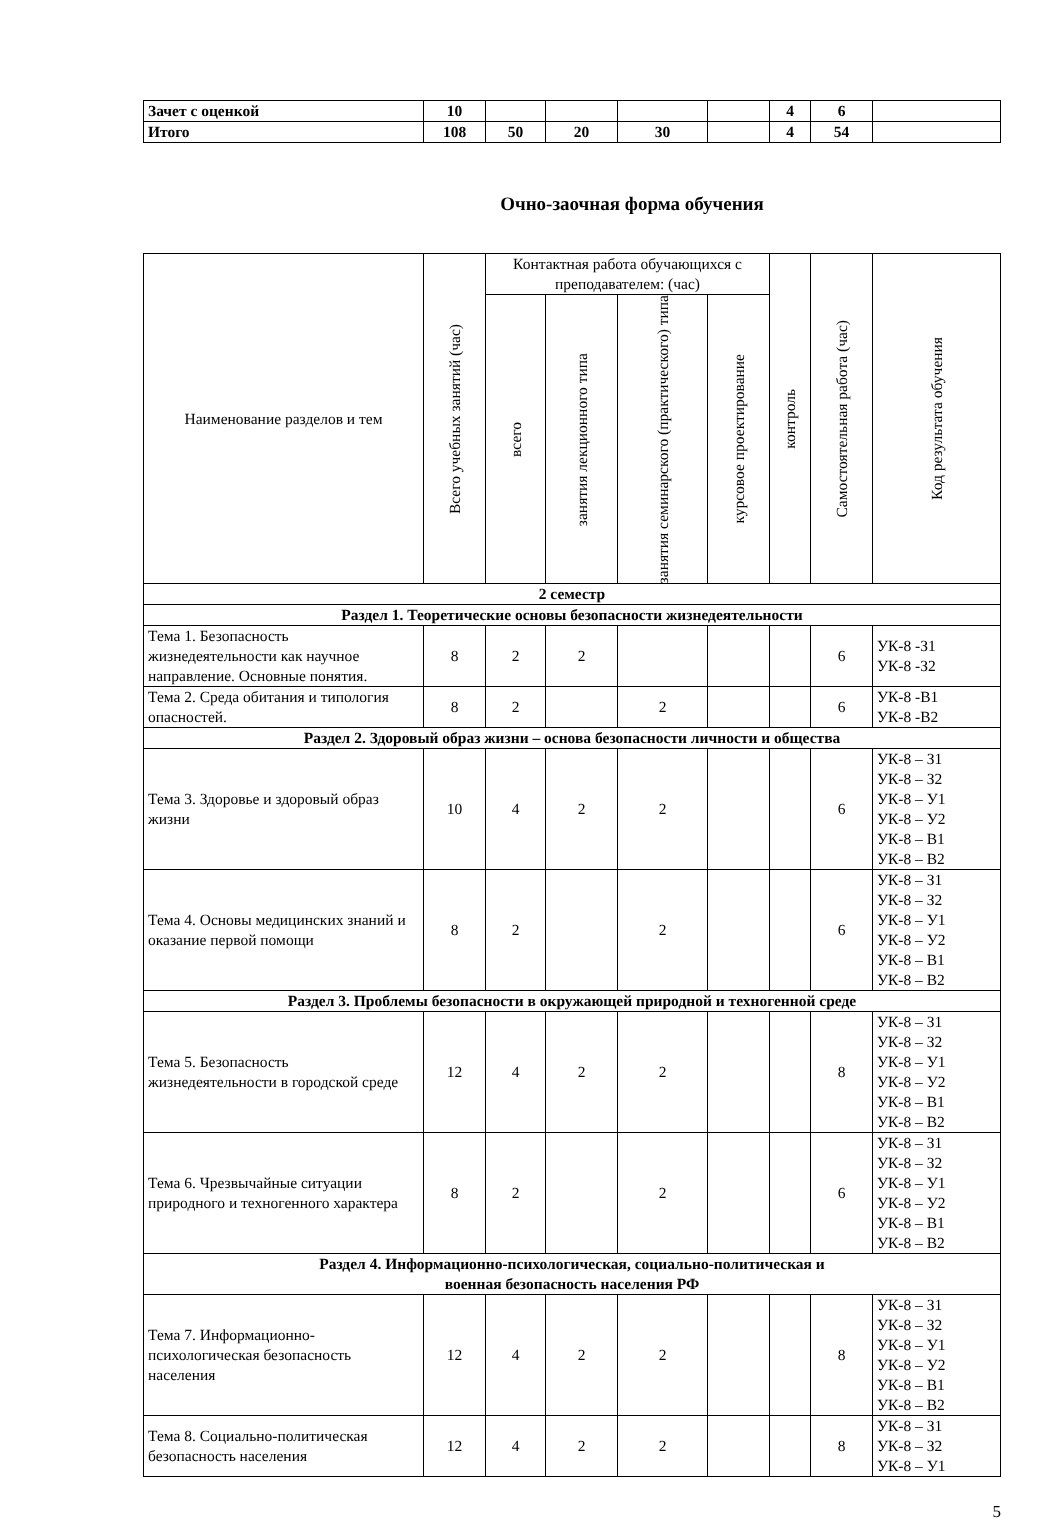| Зачет с оценкой | 10 | | | | | 4 | 6 | |
| Итого | 108 | 50 | 20 | 30 | | 4 | 54 | |
Очно-заочная форма обучения
| Наименование разделов и тем | Всего учебных занятий (час) | Контактная работа обучающихся с преподавателем: (час) | | | | контроль | Самостоятельная работа (час) | Код результата обучения |
| --- | --- | --- | --- | --- | --- | --- | --- | --- |
| | | всего | занятия лекционного типа | занятия семинарского (практического) типа | курсовое проектирование | | | |
| 2 семестр | | | | | | | | |
| Раздел 1. Теоретические основы безопасности жизнедеятельности | | | | | | | | |
| Тема 1. Безопасность жизнедеятельности как научное направление. Основные понятия. | 8 | 2 | 2 | | | | 6 | УК-8 -З1 УК-8 -З2 |
| Тема 2. Среда обитания и типология опасностей. | 8 | 2 | | 2 | | | 6 | УК-8 -В1 УК-8 -В2 |
| Раздел 2. Здоровый образ жизни – основа безопасности личности и общества | | | | | | | | |
| Тема 3. Здоровье и здоровый образ жизни | 10 | 4 | 2 | 2 | | | 6 | УК-8 – З1 УК-8 – З2 УК-8 – У1 УК-8 – У2 УК-8 – В1 УК-8 – В2 |
| Тема 4. Основы медицинских знаний и оказание первой помощи | 8 | 2 | | 2 | | | 6 | УК-8 – З1 УК-8 – З2 УК-8 – У1 УК-8 – У2 УК-8 – В1 УК-8 – В2 |
| Раздел 3. Проблемы безопасности в окружающей природной и техногенной среде | | | | | | | | |
| Тема 5. Безопасность жизнедеятельности в городской среде | 12 | 4 | 2 | 2 | | | 8 | УК-8 – З1 УК-8 – З2 УК-8 – У1 УК-8 – У2 УК-8 – В1 УК-8 – В2 |
| Тема 6. Чрезвычайные ситуации природного и техногенного характера | 8 | 2 | | 2 | | | 6 | УК-8 – З1 УК-8 – З2 УК-8 – У1 УК-8 – У2 УК-8 – В1 УК-8 – В2 |
| Раздел 4. Информационно-психологическая, социально-политическая и военная безопасность населения РФ | | | | | | | | |
| Тема 7. Информационно-психологическая безопасность населения | 12 | 4 | 2 | 2 | | | 8 | УК-8 – З1 УК-8 – З2 УК-8 – У1 УК-8 – У2 УК-8 – В1 УК-8 – В2 |
| Тема 8. Социально-политическая безопасность населения | 12 | 4 | 2 | 2 | | | 8 | УК-8 – З1 УК-8 – З2 УК-8 – У1 |
5